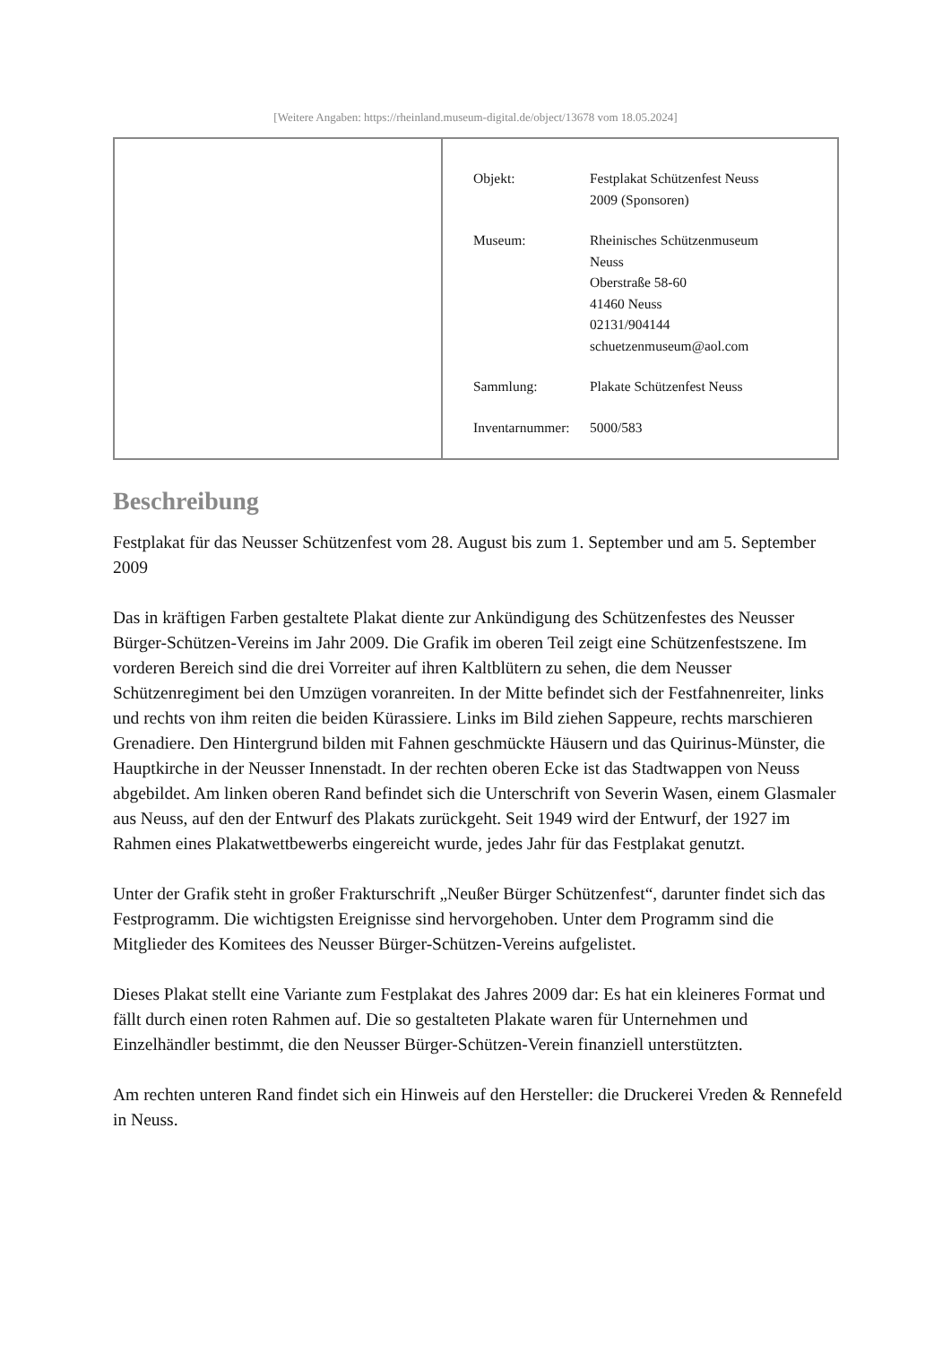[Weitere Angaben: https://rheinland.museum-digital.de/object/13678 vom 18.05.2024]
| Objekt: | Festplakat Schützenfest Neuss 2009 (Sponsoren) |
| Museum: | Rheinisches Schützenmuseum Neuss Oberstraße 58-60 41460 Neuss 02131/904144 schuetzenmuseum@aol.com |
| Sammlung: | Plakate Schützenfest Neuss |
| Inventarnummer: | 5000/583 |
Beschreibung
Festplakat für das Neusser Schützenfest vom 28. August bis zum 1. September und am 5. September 2009
Das in kräftigen Farben gestaltete Plakat diente zur Ankündigung des Schützenfestes des Neusser Bürger-Schützen-Vereins im Jahr 2009. Die Grafik im oberen Teil zeigt eine Schützenfestszene. Im vorderen Bereich sind die drei Vorreiter auf ihren Kaltblütern zu sehen, die dem Neusser Schützenregiment bei den Umzügen voranreiten. In der Mitte befindet sich der Festfahnenreiter, links und rechts von ihm reiten die beiden Kürassiere. Links im Bild ziehen Sappeure, rechts marschieren Grenadiere. Den Hintergrund bilden mit Fahnen geschmückte Häusern und das Quirinus-Münster, die Hauptkirche in der Neusser Innenstadt. In der rechten oberen Ecke ist das Stadtwappen von Neuss abgebildet. Am linken oberen Rand befindet sich die Unterschrift von Severin Wasen, einem Glasmaler aus Neuss, auf den der Entwurf des Plakats zurückgeht. Seit 1949 wird der Entwurf, der 1927 im Rahmen eines Plakatwettbewerbs eingereicht wurde, jedes Jahr für das Festplakat genutzt.
Unter der Grafik steht in großer Frakturschrift „Neußer Bürger Schützenfest“, darunter findet sich das Festprogramm. Die wichtigsten Ereignisse sind hervorgehoben. Unter dem Programm sind die Mitglieder des Komitees des Neusser Bürger-Schützen-Vereins aufgelistet.
Dieses Plakat stellt eine Variante zum Festplakat des Jahres 2009 dar: Es hat ein kleineres Format und fällt durch einen roten Rahmen auf. Die so gestalteten Plakate waren für Unternehmen und Einzelhändler bestimmt, die den Neusser Bürger-Schützen-Verein finanziell unterstützten.
Am rechten unteren Rand findet sich ein Hinweis auf den Hersteller: die Druckerei Vreden & Rennefeld in Neuss.